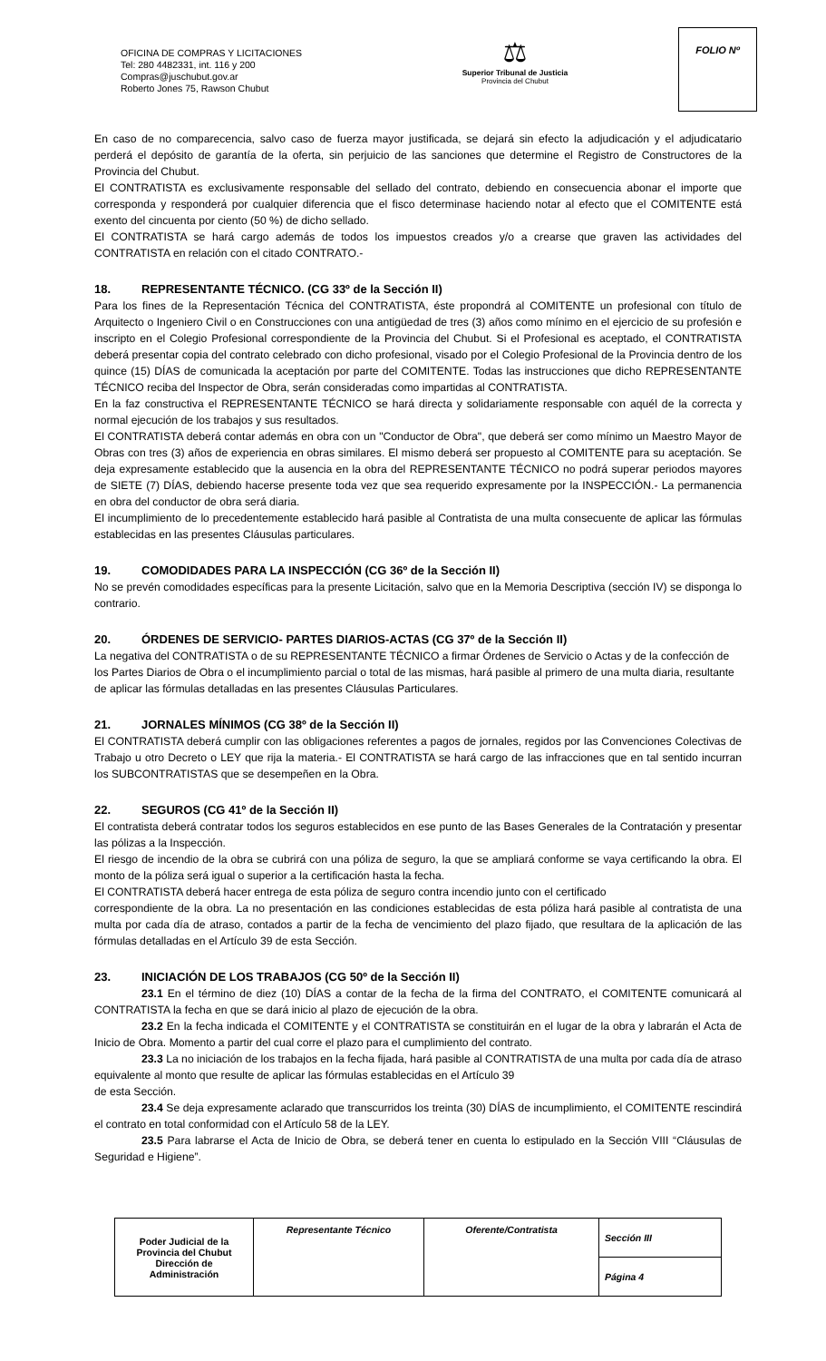OFICINA DE COMPRAS Y LICITACIONES
Tel: 280 4482331, int. 116 y 200
Compras@juschubut.gov.ar
Roberto Jones 75, Rawson Chubut
⚖
Superior Tribunal de Justicia
Provincia del Chubut
FOLIO Nº
En caso de no comparecencia, salvo caso de fuerza mayor justificada, se dejará sin efecto la adjudicación y el adjudicatario perderá el depósito de garantía de la oferta, sin perjuicio de las sanciones que determine el Registro de Constructores de la Provincia del Chubut.
El CONTRATISTA es exclusivamente responsable del sellado del contrato, debiendo en consecuencia abonar el importe que corresponda y responderá por cualquier diferencia que el fisco determinase haciendo notar al efecto que el COMITENTE está exento del cincuenta por ciento (50 %) de dicho sellado.
El CONTRATISTA se hará cargo además de todos los impuestos creados y/o a crearse que graven las actividades del CONTRATISTA en relación con el citado CONTRATO.-
18. REPRESENTANTE TÉCNICO. (CG 33º de la Sección II)
Para los fines de la Representación Técnica del CONTRATISTA, éste propondrá al COMITENTE un profesional con título de Arquitecto o Ingeniero Civil o en Construcciones con una antigüedad de tres (3) años como mínimo en el ejercicio de su profesión e inscripto en el Colegio Profesional correspondiente de la Provincia del Chubut. Si el Profesional es aceptado, el CONTRATISTA deberá presentar copia del contrato celebrado con dicho profesional, visado por el Colegio Profesional de la Provincia dentro de los quince (15) DÍAS de comunicada la aceptación por parte del COMITENTE. Todas las instrucciones que dicho REPRESENTANTE TÉCNICO reciba del Inspector de Obra, serán consideradas como impartidas al CONTRATISTA.
En la faz constructiva el REPRESENTANTE TÉCNICO se hará directa y solidariamente responsable con aquél de la correcta y normal ejecución de los trabajos y sus resultados.
El CONTRATISTA deberá contar además en obra con un "Conductor de Obra", que deberá ser como mínimo un Maestro Mayor de Obras con tres (3) años de experiencia en obras similares. El mismo deberá ser propuesto al COMITENTE para su aceptación. Se deja expresamente establecido que la ausencia en la obra del REPRESENTANTE TÉCNICO no podrá superar periodos mayores de SIETE (7) DÍAS, debiendo hacerse presente toda vez que sea requerido expresamente por la INSPECCIÓN.- La permanencia en obra del conductor de obra será diaria.
El incumplimiento de lo precedentemente establecido hará pasible al Contratista de una multa consecuente de aplicar las fórmulas establecidas en las presentes Cláusulas particulares.
19. COMODIDADES PARA LA INSPECCIÓN (CG 36º de la Sección II)
No se prevén comodidades específicas para la presente Licitación, salvo que en la Memoria Descriptiva (sección IV) se disponga lo contrario.
20. ÓRDENES DE SERVICIO- PARTES DIARIOS-ACTAS (CG 37º de la Sección II)
La negativa del CONTRATISTA o de su REPRESENTANTE TÉCNICO a firmar Órdenes de Servicio o Actas y de la confección de los Partes Diarios de Obra o el incumplimiento parcial o total de las mismas, hará pasible al primero de una multa diaria, resultante de aplicar las fórmulas detalladas en las presentes Cláusulas Particulares.
21. JORNALES MÍNIMOS (CG 38º de la Sección II)
El CONTRATISTA deberá cumplir con las obligaciones referentes a pagos de jornales, regidos por las Convenciones Colectivas de Trabajo u otro Decreto o LEY que rija la materia.- El CONTRATISTA se hará cargo de las infracciones que en tal sentido incurran los SUBCONTRATISTAS que se desempeñen en la Obra.
22. SEGUROS (CG 41º de la Sección II)
El contratista deberá contratar todos los seguros establecidos en ese punto de las Bases Generales de la Contratación y presentar las pólizas a la Inspección.
El riesgo de incendio de la obra se cubrirá con una póliza de seguro, la que se ampliará conforme se vaya certificando la obra. El monto de la póliza será igual o superior a la certificación hasta la fecha.
El CONTRATISTA deberá hacer entrega de esta póliza de seguro contra incendio junto con el certificado
correspondiente de la obra. La no presentación en las condiciones establecidas de esta póliza hará pasible al contratista de una multa por cada día de atraso, contados a partir de la fecha de vencimiento del plazo fijado, que resultara de la aplicación de las fórmulas detalladas en el Artículo 39 de esta Sección.
23. INICIACIÓN DE LOS TRABAJOS (CG 50º de la Sección II)
23.1 En el término de diez (10) DÍAS a contar de la fecha de la firma del CONTRATO, el COMITENTE comunicará al CONTRATISTA la fecha en que se dará inicio al plazo de ejecución de la obra.
23.2 En la fecha indicada el COMITENTE y el CONTRATISTA se constituirán en el lugar de la obra y labrarán el Acta de Inicio de Obra. Momento a partir del cual corre el plazo para el cumplimiento del contrato.
23.3 La no iniciación de los trabajos en la fecha fijada, hará pasible al CONTRATISTA de una multa por cada día de atraso equivalente al monto que resulte de aplicar las fórmulas establecidas en el Artículo 39
de esta Sección.
23.4 Se deja expresamente aclarado que transcurridos los treinta (30) DÍAS de incumplimiento, el COMITENTE rescindirá el contrato en total conformidad con el Artículo 58 de la LEY.
23.5 Para labrarse el Acta de Inicio de Obra, se deberá tener en cuenta lo estipulado en la Sección VIII “Cláusulas de Seguridad e Higiene”.
| Poder Judicial de la Provincia del Chubut Dirección de Administración | Representante Técnico | Oferente/Contratista | Sección III |
| | | | Página 4 |